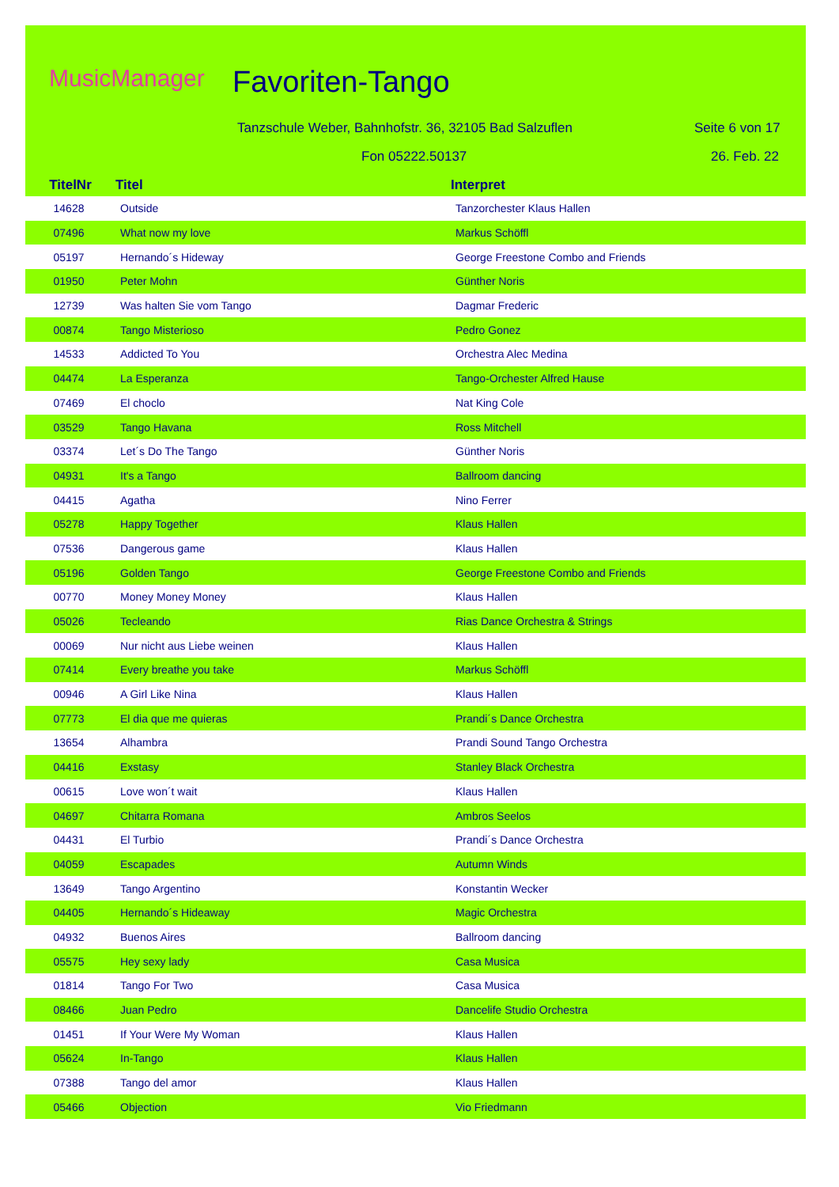MusicManager Favoriten-Tango
Tanzschule Weber, Bahnhofstr. 36, 32105 Bad Salzuflen
Seite 6 von 17
Fon 05222.50137 26. Feb. 22
| TitelNr | Titel | Interpret |
| --- | --- | --- |
| 14628 | Outside | Tanzorchester Klaus Hallen |
| 07496 | What now my love | Markus Schöffl |
| 05197 | Hernando´s Hideway | George Freestone Combo and Friends |
| 01950 | Peter Mohn | Günther Noris |
| 12739 | Was halten Sie vom Tango | Dagmar Frederic |
| 00874 | Tango Misterioso | Pedro Gonez |
| 14533 | Addicted To You | Orchestra Alec Medina |
| 04474 | La Esperanza | Tango-Orchester Alfred Hause |
| 07469 | El choclo | Nat King Cole |
| 03529 | Tango Havana | Ross Mitchell |
| 03374 | Let´s Do The Tango | Günther Noris |
| 04931 | It's a Tango | Ballroom dancing |
| 04415 | Agatha | Nino Ferrer |
| 05278 | Happy Together | Klaus Hallen |
| 07536 | Dangerous game | Klaus Hallen |
| 05196 | Golden Tango | George Freestone Combo and Friends |
| 00770 | Money Money Money | Klaus Hallen |
| 05026 | Tecleando | Rias Dance Orchestra & Strings |
| 00069 | Nur nicht aus Liebe weinen | Klaus Hallen |
| 07414 | Every breathe you take | Markus Schöffl |
| 00946 | A Girl Like Nina | Klaus Hallen |
| 07773 | El dia que me quieras | Prandi´s Dance Orchestra |
| 13654 | Alhambra | Prandi Sound Tango Orchestra |
| 04416 | Exstasy | Stanley Black Orchestra |
| 00615 | Love won´t wait | Klaus Hallen |
| 04697 | Chitarra Romana | Ambros Seelos |
| 04431 | El Turbio | Prandi´s Dance Orchestra |
| 04059 | Escapades | Autumn Winds |
| 13649 | Tango Argentino | Konstantin Wecker |
| 04405 | Hernando´s Hideaway | Magic Orchestra |
| 04932 | Buenos Aires | Ballroom dancing |
| 05575 | Hey sexy lady | Casa Musica |
| 01814 | Tango For Two | Casa Musica |
| 08466 | Juan Pedro | Dancelife Studio Orchestra |
| 01451 | If Your Were My Woman | Klaus Hallen |
| 05624 | In-Tango | Klaus Hallen |
| 07388 | Tango del amor | Klaus Hallen |
| 05466 | Objection | Vio Friedmann |